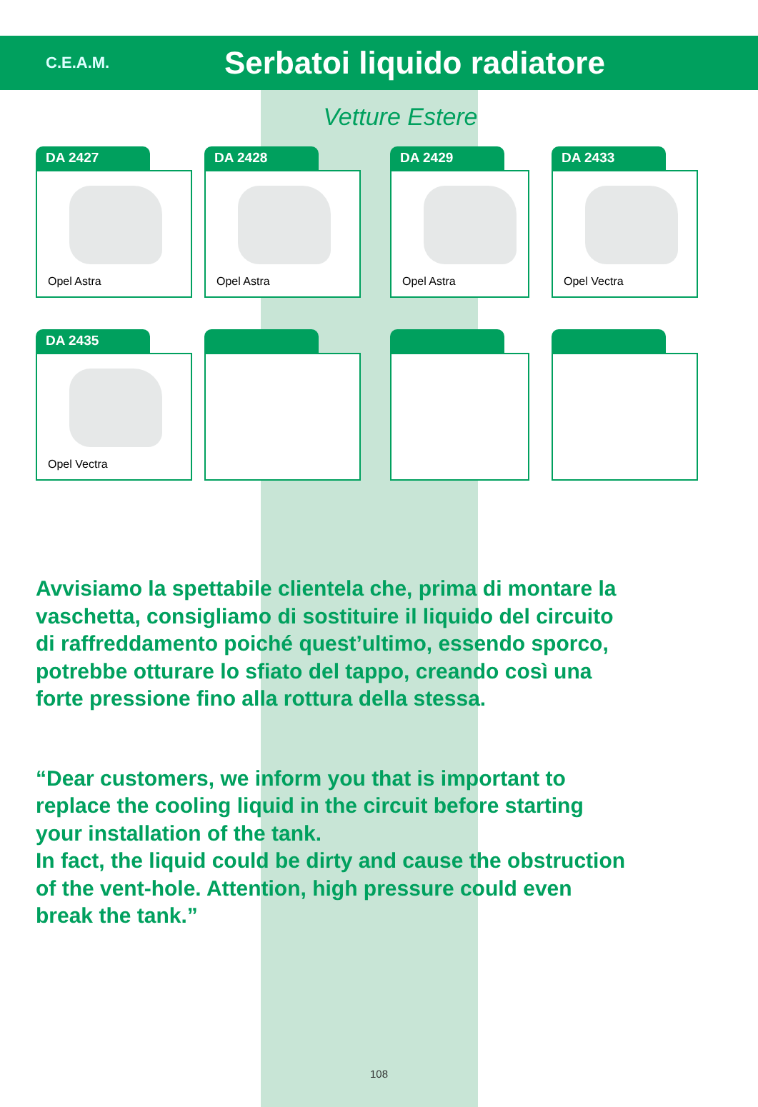C.E.A.M.
Serbatoi liquido radiatore
Vetture Estere
DA 2427
Opel Astra
DA 2428
Opel Astra
DA 2429
Opel Astra
DA 2433
Opel Vectra
DA 2435
Opel Vectra
Avvisiamo la spettabile clientela che, prima di montare la
vaschetta, consigliamo di sostituire il liquido del circuito
di raffreddamento poiché quest’ultimo, essendo sporco,
potrebbe otturare lo sfiato del tappo, creando così una
forte pressione fino alla rottura della stessa.
“Dear customers, we inform you that is important to
replace the cooling liquid in the circuit before starting
your installation of the tank.
In fact, the liquid could be dirty and cause the obstruction
of the vent-hole. Attention, high pressure could even
break the tank.”
108